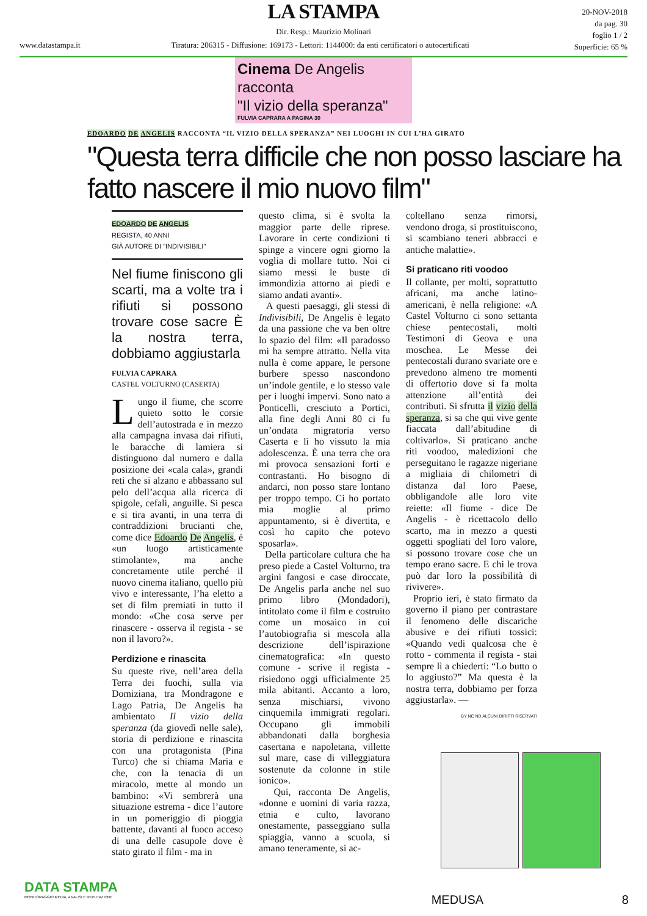LA STAMPA
20-NOV-2018
da pag. 30
foglio 1 / 2
Superficie: 65 %
Dir. Resp.: Maurizio Molinari
www.datastampa.it Tiratura: 206315 - Diffusione: 169173 - Lettori: 1144000: da enti certificatori o autocertificati
Cinema De Angelis racconta
"Il vizio della speranza"
FULVIA CAPRARA A PAGINA 30
EDOARDO DE ANGELIS RACCONTA “IL VIZIO DELLA SPERANZA” NEI LUOGHI IN CUI L’HA GIRATO
"Questa terra difficile che non posso lasciare ha fatto nascere il mio nuovo film"
EDOARDO DE ANGELIS
REGISTA, 40 ANNI
GIÀ AUTORE DI "INDIVISIBILI"
Nel fiume finiscono gli scarti, ma a volte tra i rifiuti si possono trovare cose sacre È la nostra terra, dobbiamo aggiustarla
FULVIA CAPRARA
CASTEL VOLTURNO (CASERTA)
Lungo il fiume, che scorre quieto sotto le corsie dell’autostrada e in mezzo alla campagna invasa dai rifiuti, le baracche di lamiera si distinguono dal numero e dalla posizione dei «cala cala», grandi reti che si alzano e abbassano sul pelo dell’acqua alla ricerca di spigole, cefali, anguille. Si pesca e si tira avanti, in una terra di contraddizioni brucianti che, come dice Edoardo De Angelis, è «un luogo artisticamente stimolante», ma anche concretamente utile perché il nuovo cinema italiano, quello più vivo e interessante, l’ha eletto a set di film premiati in tutto il mondo: «Che cosa serve per rinascere - osserva il regista - se non il lavoro?».
Perdizione e rinascita
Su queste rive, nell’area della Terra dei fuochi, sulla via Domiziana, tra Mondragone e Lago Patria, De Angelis ha ambientato Il vizio della speranza (da giovedì nelle sale), storia di perdizione e rinascita con una protagonista (Pina Turco) che si chiama Maria e che, con la tenacia di un miracolo, mette al mondo un bambino: «Vi sembrerà una situazione estrema - dice l’autore in un pomeriggio di pioggia battente, davanti al fuoco acceso di una delle casupole dove è stato girato il film - ma in
questo clima, si è svolta la maggior parte delle riprese. Lavorare in certe condizioni ti spinge a vincere ogni giorno la voglia di mollare tutto. Noi ci siamo messi le buste di immondizia attorno ai piedi e siamo andati avanti».
A questi paesaggi, gli stessi di Indivisibili, De Angelis è legato da una passione che va ben oltre lo spazio del film: «Il paradosso mi ha sempre attratto. Nella vita nulla è come appare, le persone burbere spesso nascondono un’indole gentile, e lo stesso vale per i luoghi impervi. Sono nato a Ponticelli, cresciuto a Portici, alla fine degli Anni 80 ci fu un’ondata migratoria verso Caserta e lì ho vissuto la mia adolescenza. È una terra che ora mi provoca sensazioni forti e contrastanti. Ho bisogno di andarci, non posso stare lontano per troppo tempo. Ci ho portato mia moglie al primo appuntamento, si è divertita, e così ho capito che potevo sposarla».
Della particolare cultura che ha preso piede a Castel Volturno, tra argini fangosi e case diroccate, De Angelis parla anche nel suo primo libro (Mondadori), intitolato come il film e costruito come un mosaico in cui l’autobiografia si mescola alla descrizione dell’ispirazione cinematografica: «In questo comune - scrive il regista - risiedono oggi ufficialmente 25 mila abitanti. Accanto a loro, senza mischiarsi, vivono cinquemila immigrati regolari. Occupano gli immobili abbandonati dalla borghesia casertana e napoletana, villette sul mare, case di villeggiatura sostenute da colonne in stile ionico».
Qui, racconta De Angelis, «donne e uomini di varia razza, etnia e culto, lavorano onestamente, passeggiano sulla spiaggia, vanno a scuola, si amano teneramente, si ac-
coltellano senza rimorsi, vendono droga, si prostituiscono, si scambiano teneri abbracci e antiche malattie».
Si praticano riti voodoo
Il collante, per molti, soprattutto africani, ma anche latino-americani, è nella religione: «A Castel Volturno ci sono settanta chiese pentecostali, molti Testimoni di Geova e una moschea. Le Messe dei pentecostali durano svariate ore e prevedono almeno tre momenti di offertorio dove si fa molta attenzione all’entità dei contributi. Si sfrutta il vizio della speranza, si sa che qui vive gente fiaccata dall’abitudine di coltivarlo». Si praticano anche riti voodoo, maledizioni che perseguitano le ragazze nigeriane a migliaia di chilometri di distanza dal loro Paese, obbligandole alle loro vite reiette: «Il fiume - dice De Angelis - è ricettacolo dello scarto, ma in mezzo a questi oggetti spogliati del loro valore, si possono trovare cose che un tempo erano sacre. E chi le trova può dar loro la possibilità di rivivere».
Proprio ieri, è stato firmato da governo il piano per contrastare il fenomeno delle discariche abusive e dei rifiuti tossici: «Quando vedi qualcosa che è rotto - commenta il regista - stai sempre lì a chiederti: “Lo butto o lo aggiusto?” Ma questa è la nostra terra, dobbiamo per forza aggiustarla». —
BY NC ND ALCUNI DIRITTI RISERVATI
DATA STAMPA
MONITORAGGIO MEDIA, ANALISI E REPUTAZIONE
MEDUSA 8